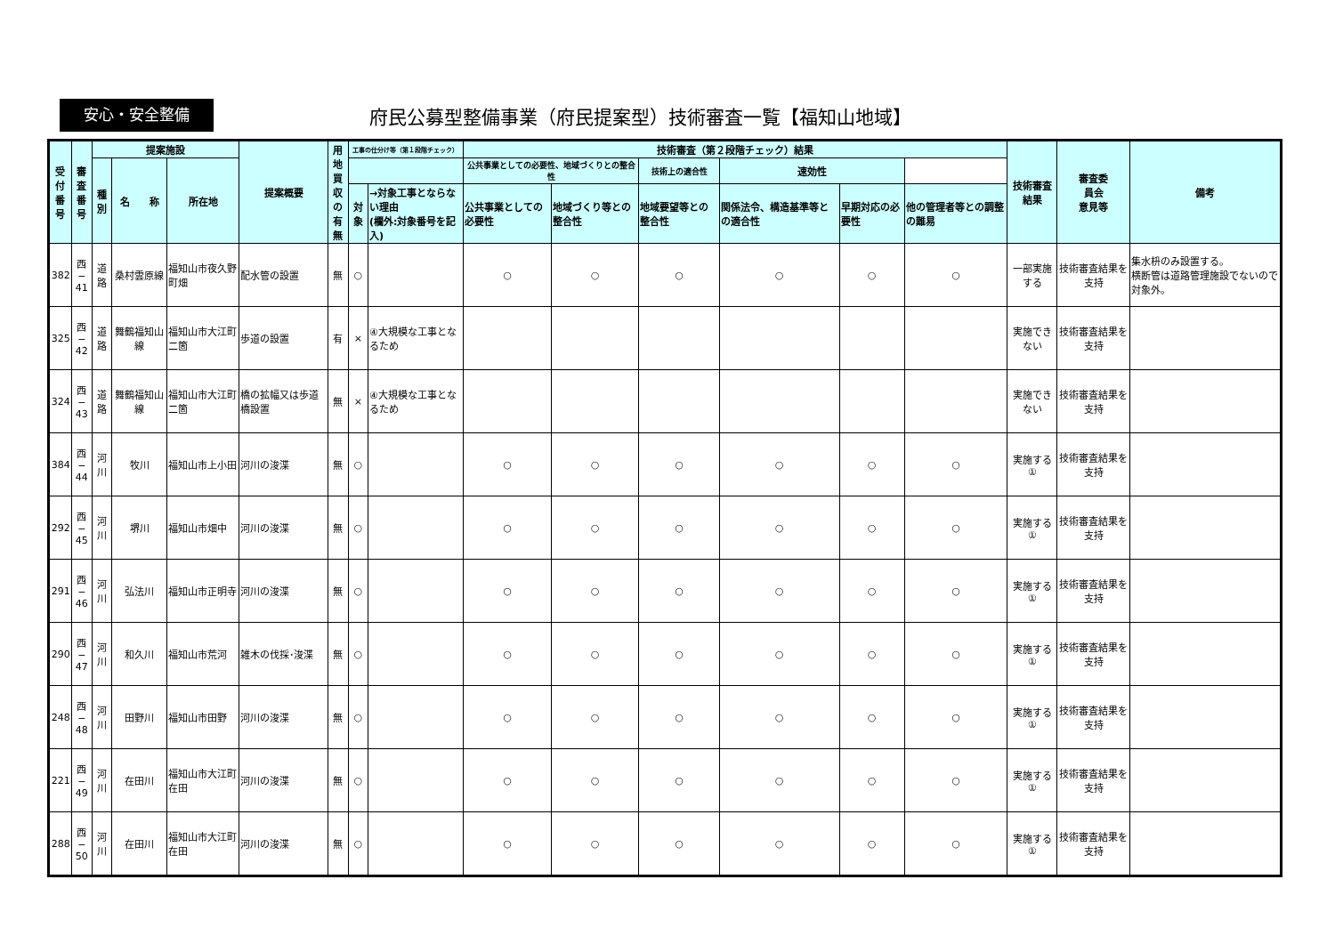安心・安全整備
府民公募型整備事業（府民提案型）技術審査一覧【福知山地域】
| 受付 番号 | 審査 番号 | 提案施設 | | | 提案概要 | 用地 買収 の有 無 | 工事の仕分け等（第１段階チェック） | | 技術審査（第２段階チェック）結果 | | | | | | 技術審査 結果 | 審査委 員会 意見等 | 備考 |
| --- | --- | --- | --- | --- | --- | --- | --- | --- | --- | --- | --- | --- | --- | --- | --- | --- | --- |
| | | 種別 | 名 称 | 所在地 | | | | | 公共事業としての必要性、地域づくりとの整合性 | | 技術上の適合性 | 速効性 | | | | | |
| | | | | | | | 対象 | →対象工事とならない理由 (欄外:対象番号を記入) | 公共事業としての必要性 | 地域づくり等との整合性 | 地域要望等との整合性 | 関係法令、構造基準等との適合性 | 早期対応の必要性 | 他の管理者等との調整の難易 | | | |
| 382 | 西− 41 | 道路 | 桑村雲原線 | 福知山市夜久野町畑 | 配水管の設置 | 無 | ○ | | ○ | ○ | ○ | ○ | ○ | ○ | 一部実施する | 技術審査結果を支持 | 集水枡のみ設置する。 横断管は道路管理施設でないので対象外。 |
| 325 | 西− 42 | 道路 | 舞鶴福知山線 | 福知山市大江町二箇 | 歩道の設置 | 有 | × | ④大規模な工事となるため | | | | | | | 実施できない | 技術審査結果を支持 | |
| 324 | 西− 43 | 道路 | 舞鶴福知山線 | 福知山市大江町二箇 | 橋の拡幅又は歩道橋設置 | 無 | × | ④大規模な工事となるため | | | | | | | 実施できない | 技術審査結果を支持 | |
| 384 | 西− 44 | 河川 | 牧川 | 福知山市上小田 | 河川の浚渫 | 無 | ○ | | ○ | ○ | ○ | ○ | ○ | ○ | 実施する ① | 技術審査結果を支持 | |
| 292 | 西− 45 | 河川 | 堺川 | 福知山市畑中 | 河川の浚渫 | 無 | ○ | | ○ | ○ | ○ | ○ | ○ | ○ | 実施する ① | 技術審査結果を支持 | |
| 291 | 西− 46 | 河川 | 弘法川 | 福知山市正明寺 | 河川の浚渫 | 無 | ○ | | ○ | ○ | ○ | ○ | ○ | ○ | 実施する ① | 技術審査結果を支持 | |
| 290 | 西− 47 | 河川 | 和久川 | 福知山市荒河 | 雑木の伐採･浚渫 | 無 | ○ | | ○ | ○ | ○ | ○ | ○ | ○ | 実施する ① | 技術審査結果を支持 | |
| 248 | 西− 48 | 河川 | 田野川 | 福知山市田野 | 河川の浚渫 | 無 | ○ | | ○ | ○ | ○ | ○ | ○ | ○ | 実施する ① | 技術審査結果を支持 | |
| 221 | 西− 49 | 河川 | 在田川 | 福知山市大江町在田 | 河川の浚渫 | 無 | ○ | | ○ | ○ | ○ | ○ | ○ | ○ | 実施する ① | 技術審査結果を支持 | |
| 288 | 西− 50 | 河川 | 在田川 | 福知山市大江町在田 | 河川の浚渫 | 無 | ○ | | ○ | ○ | ○ | ○ | ○ | ○ | 実施する ① | 技術審査結果を支持 | |